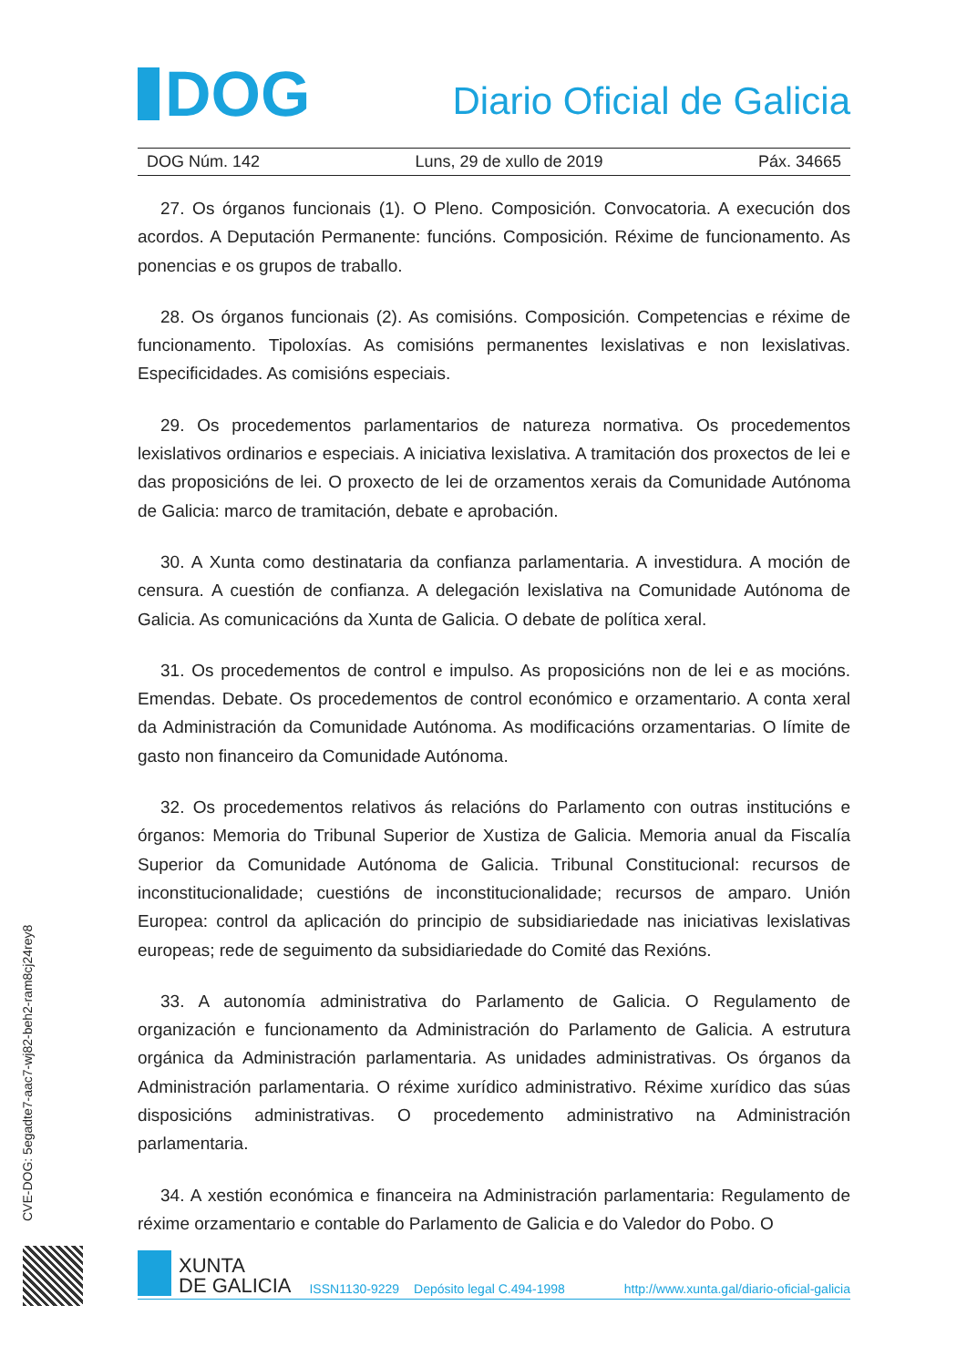DOG
Diario Oficial de Galicia
DOG Núm. 142 Luns, 29 de xullo de 2019 Páx. 34665
27. Os órganos funcionais (1). O Pleno. Composición. Convocatoria. A execución dos acordos. A Deputación Permanente: funcións. Composición. Réxime de funcionamento. As ponencias e os grupos de traballo.
28. Os órganos funcionais (2). As comisións. Composición. Competencias e réxime de funcionamento. Tipoloxías. As comisións permanentes lexislativas e non lexislativas. Especificidades. As comisións especiais.
29. Os procedementos parlamentarios de natureza normativa. Os procedementos lexislativos ordinarios e especiais. A iniciativa lexislativa. A tramitación dos proxectos de lei e das proposicións de lei. O proxecto de lei de orzamentos xerais da Comunidade Autónoma de Galicia: marco de tramitación, debate e aprobación.
30. A Xunta como destinataria da confianza parlamentaria. A investidura. A moción de censura. A cuestión de confianza. A delegación lexislativa na Comunidade Autónoma de Galicia. As comunicacións da Xunta de Galicia. O debate de política xeral.
31. Os procedementos de control e impulso. As proposicións non de lei e as mocións. Emendas. Debate. Os procedementos de control económico e orzamentario. A conta xeral da Administración da Comunidade Autónoma. As modificacións orzamentarias. O límite de gasto non financeiro da Comunidade Autónoma.
32. Os procedementos relativos ás relacións do Parlamento con outras institucións e órganos: Memoria do Tribunal Superior de Xustiza de Galicia. Memoria anual da Fiscalía Superior da Comunidade Autónoma de Galicia. Tribunal Constitucional: recursos de inconstitucionalidade; cuestións de inconstitucionalidade; recursos de amparo. Unión Europea: control da aplicación do principio de subsidiariedade nas iniciativas lexislativas europeas; rede de seguimento da subsidiariedade do Comité das Rexións.
33. A autonomía administrativa do Parlamento de Galicia. O Regulamento de organización e funcionamento da Administración do Parlamento de Galicia. A estrutura orgánica da Administración parlamentaria. As unidades administrativas. Os órganos da Administración parlamentaria. O réxime xurídico administrativo. Réxime xurídico das súas disposicións administrativas. O procedemento administrativo na Administración parlamentaria.
34. A xestión económica e financeira na Administración parlamentaria: Regulamento de réxime orzamentario e contable do Parlamento de Galicia e do Valedor do Pobo. O
CVE-DOG: 5egadte7-aac7-wj82-beh2-ram8cj24rey8
XUNTA
DE GALICIA
ISSN1130-9229 Depósito legal C.494-1998 http://www.xunta.gal/diario-oficial-galicia